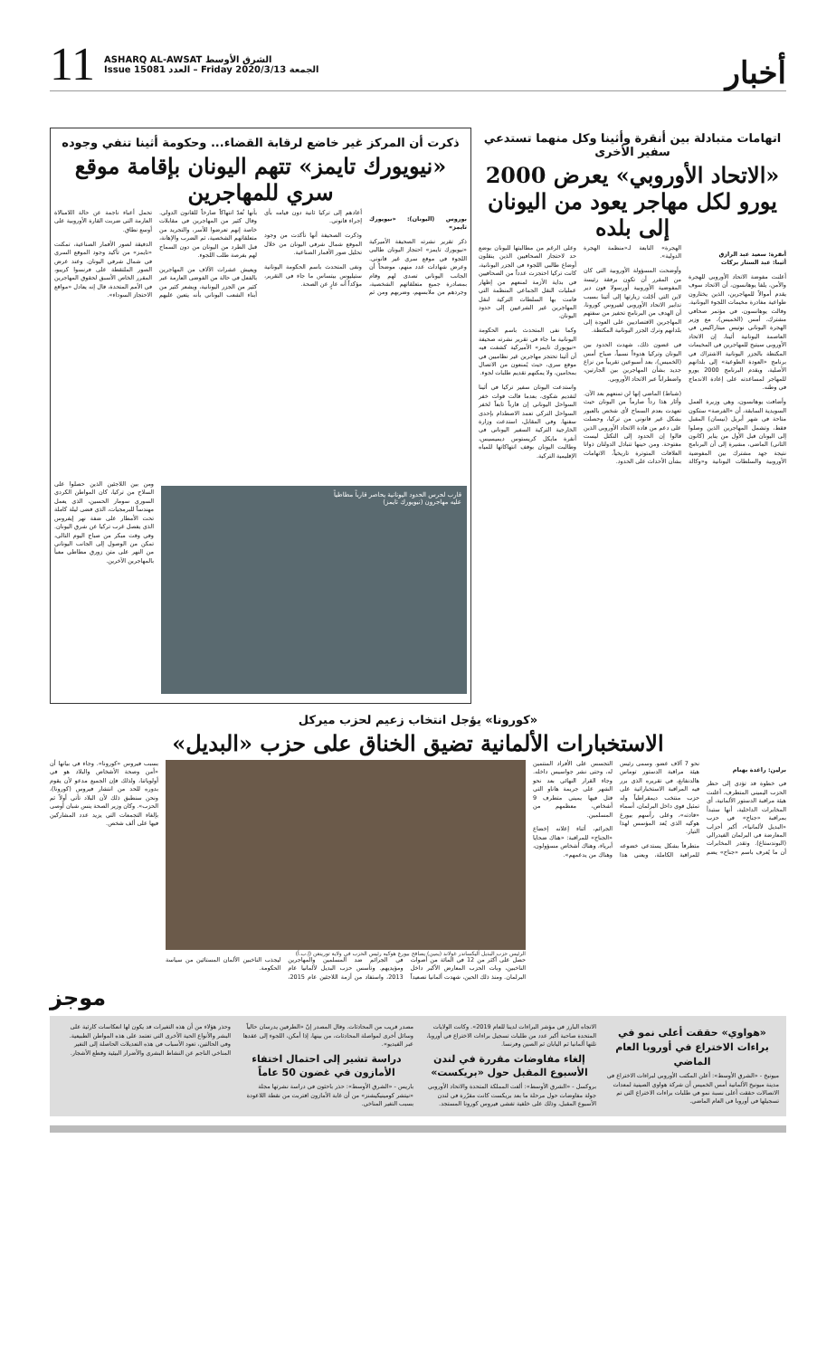أخبار
11
ASHARQ AL-AWSAT الشرق الأوسط
Issue 15081 العدد – Friday 2020/3/13 الجمعة
اتهامات متبادلة بين أنقرة وأثينا وكل منهما تستدعي سفير الأخرى
«الاتحاد الأوروبي» يعرض 2000 يورو لكل مهاجر يعود من اليونان إلى بلده
أنقرة: سعيد عبد الرازق
أثينا: عبد الستار بركات
أعلنت مفوضة الاتحاد الأوروبي للهجرة والأمن، يلفا يوهانسون، أن الاتحاد سوف يقدم أموالاً للمهاجرين، الذين يختارون طواعية مغادرة مخيمات اللجوء اليونانية. وقالت يوهانسون، في مؤتمر صحافي مشترك، أمس (الخميس)، مع وزير الهجرة اليوناني نوتيس ميتاراكيس في العاصمة اليونانية أثينا، إن الاتحاد الأوروبي سيتيح للمهاجرين في المخيمات المكتظة بالجزر اليونانية الاشتراك في برنامج «العودة الطوعية» إلى بلدانهم الأصلية، ويقدم البرنامج 2000 يورو للمهاجر لمساعدته على إعادة الاندماج في وطنه.
وأضافت يوهانسون، وهي وزيرة العمل السويدية السابقة، أن «الفرصة» ستكون متاحة في شهر أبريل (نيسان) المقبل فقط، وتشمل المهاجرين الذين وصلوا إلى اليونان قبل الأول من يناير (كانون الثاني) الماضي، مشيرة إلى أن البرنامج نتيجة جهد مشترك بين المفوضية الأوروبية والسلطات اليونانية و«وكالة الهجرة» التابعة لـ«منظمة الهجرة الدولية».
وأوضحت المسؤولة الأوروبية التي كان من المقرر أن تكون برفقة رئيسة المفوضية الأوروبية أورسولا فون دير لاين التي أجّلت زيارتها إلى أثينا بسبب تدابير الاتحاد الأوروبي لفيروس كورونا، أن الهدف من البرنامج تحفيز من سفتهم المهاجرين الاقتصاديين على العودة إلى بلدانهم وترك الجزر اليونانية المكتظة.
في غضون ذلك، شهدت الحدود بين اليونان وتركيا هدوءاً نسبياً، صباح أمس (الخميس)، بعد أسبوعين تقريباً من نزاع جديد بشأن المهاجرين بين الجارتين، واضطراباً عبر الاتحاد الأوروبي.
(شباط) الماضي إنها لن تمنعهم بعد الآن. وأثار هذا رداً صارماً من اليونان حيث تعهدت بعدم السماح لأي شخص بالعبور بشكل غير قانوني من تركيا، وحصلت على دعم من قادة الاتحاد الأوروبي الذين قالوا إن الحدود إلى التكتل ليست مفتوحة. ومن حينها تتبادل الدولتان ذواتا العلاقات المتوترة تاريخياً، الاتهامات بشأن الأحداث على الحدود.
وعلى الرغم من مطالبتها لليونان بوضع حد لاحتجاز الصحافيين الذين ينقلون أوضاع طالبي اللجوء في الجزر اليونانية، كانت تركيا احتجزت عدداً من الصحافيين في بداية الأزمة لمنعهم من إظهار عمليات النقل الجماعي المنظمة التي قامت بها السلطات التركية لنقل المهاجرين غير الشرعيين إلى حدود اليونان.
وكما نفى المتحدث باسم الحكومة اليونانية ما جاء في تقرير نشرته صحيفة «نيويورك تايمز» الأميركية كشفت فيه أن أثينا تحتجز مهاجرين غير نظاميين في موقع سري، حيث يُمنعون من الاتصال بمحامين، ولا يمكنهم تقديم طلبات لجوء.
واستدعت اليونان سفير تركيا في أثينا لتقديم شكوى، بعدما قالت قوات خفر السواحل اليوناني إن قارباً تابعاً لخفر السواحل التركي تعمد الاصطدام بإحدى سفنها. وفي المقابل، استدعت وزارة الخارجية التركية السفير اليوناني في أنقرة مايكل كريستوس ديميسيس، وطالبت اليونان بوقف انتهاكاتها للمياه الإقليمية التركية.
ذكرت أن المركز غير خاضع لرقابة القضاء... وحكومة أثينا تنفي وجوده
«نيويورك تايمز» تتهم اليونان بإقامة موقع سري للمهاجرين
بوروس (اليونان): «نيويورك تايمز»
ذكر تقرير نشرته الصحيفة الأميركية «نيويورك تايمز» احتجاز اليونان طالبي اللجوء في موقع سري غير قانوني. وعرض شهادات عدد منهم، موضحاً أن الجانب اليوناني تصدى لهم وقام بمصادرة جميع متعلقاتهم الشخصية، وجردهم من ملابسهم، وضربهم ومن ثم أعادهم إلى تركيا ثانية دون قيامه بأي إجراء قانوني.
وذكرت الصحيفة أنها تأكدت من وجود الموقع شمال شرقي اليونان من خلال تحليل صور الأقمار الصناعية.
ونفى المتحدث باسم الحكومة اليونانية ستيليوس بيتساس ما جاء في التقرير، مؤكداً أنه عارٍ عن الصحة.
بأنها تُعدّ انتهاكاً صارخاً للقانون الدولي. وقال كثير من المهاجرين في مقابلات خاصة إنهم تعرضوا للأسر، والتجريد من متعلقاتهم الشخصية، ثم الضرب والإهانة، قبل الطرد من اليونان من دون السماح لهم بفرصة طلب اللجوء.
ويعيش عشرات الآلاف من المهاجرين بالفعل في حالة من الفوضى العارمة عبر كثير من الجزر اليونانية، ويشعر كثير من أبناء الشعب اليوناني بأنه يتعين عليهم تحمل أعباء ناجمة عن حالة اللامبالاة العارمة التي ضربت القارة الأوروبية على أوسع نطاق.
الدقيقة لصور الأقمار الصناعية، تمكنت «تايمز» من تأكيد وجود الموقع السري في شمال شرقي اليونان. وعند عرض الصور الملتقطة على فرنسوا كريبو، المقرر الخاص الأسبق لحقوق المهاجرين في الأمم المتحدة، قال إنه يعادل «مواقع الاحتجاز السوداء».
قارب لحرس الحدود اليونانية يحاصر قارباً مطاطياً عليه مهاجرون (نيويورك تايمز)
ومن بين اللاجئين الذين حصلوا على السلاح من تركيا، كان المواطن الكردي السوري سومار الحسين، الذي يعمل مهندساً للبرمجيات، الذي قضى ليلة كاملة تحت الأمطار على ضفة نهر إيفروس الذي يفصل غرب تركيا عن شرق اليونان. وفي وقت مبكر من صباح اليوم التالي، تمكن من الوصول إلى الجانب اليوناني من النهر على متن زورق مطاطي معبأ بالمهاجرين الآخرين.
«كورونا» يؤجل انتخاب زعيم لحزب ميركل
الاستخبارات الألمانية تضيق الخناق على حزب «البديل»
برلين: راغدة بهنام
في خطوة قد تؤدي إلى حظر الحزب اليميني المتطرف، أعلنت هيئة مراقبة الدستور الألمانية، أي المخابرات الداخلية، أنها ستبدأ بمراقبة «جناح» في حزب «البديل لألمانيا»، أكبر أحزاب المعارضة في البرلمان الفيدرالي (البوندستاغ). وتقدر المخابرات أن ما يُعرف باسم «جناح» يضم نحو 7 آلاف عضو. وسمى رئيس هيئة مراقبة الدستور توماس هالدنفانغ، في تقريره الذي برر فيه المراقبة الاستخباراتية على حزب منتخب ديمقراطياً وله تمثيل قوي داخل البرلمان، أسماء «قادته»، وعلى رأسهم بيورغ هوكيه الذي يُعد المؤسس لهذا التيار.
متطرفاً بشكل يستدعي خضوعه للمراقبة الكاملة، ويعني هذا التجسس على الأفراد المنتمين له، وحتى نشر جواسيس داخله. وجاء القرار النهائي بعد نحو الشهر على جريمة هاناو التي قتل فيها يميني متطرف 9 أشخاص، معظمهم من المسلمين.
الجرائم، أثناء إعلانه إخضاع «الجناح» للمراقبة: «هناك ضحايا أبرياء، وهناك أشخاص مسؤولون، وهناك من يدعمهم».
الرئيس حزب البديل أليكساندر غولاند (يمين) يصافح بيورغ هوكيه رئيس الحزب في ولاية تورينغن (إ.ب.أ)
حصل على أكثر من 12 في المائة من أصوات الناخبين، وبات الحزب المعارض الأكبر داخل البرلمان. ومنذ ذلك الحين، شهدت ألمانيا تصعيداً في الجرائم ضد المسلمين والمهاجرين ومؤيديهم. وتأسس حزب البديل لألمانيا عام 2013، واستفاد من أزمة اللاجئين عام 2015، ليجذب الناخبين الألمان المستائين من سياسة الحكومة.
بسبب فيروس «كورونا». وجاء في بيانها أن «أمن وصحة الأشخاص والبلاد هو في أولوياتنا، ولذلك فإن الجميع مدعو لأن يقوم بدوره للحد من انتشار فيروس (كورونا)، ونحن سنطبق ذلك لأن البلاد تأتي أولاً ثم الحزب». وكان وزير الصحة ينس شبان أوصى بإلغاء التجمعات التي يزيد عدد المشاركين فيها على ألف شخص.
موجز
«هواوي» حققت أعلى نمو في براءات الاختراع في أوروبا العام الماضي
ميونيخ - «الشرق الأوسط»: أعلن المكتب الأوروبي لبراءات الاختراع في مدينة ميونيخ الألمانية أمس الخميس أن شركة هواوي الصينية لمعدات الاتصالات حققت أعلى نسبة نمو في طلبات براءات الاختراع التي تم تسجيلها في أوروبا في العام الماضي.
الاتجاه البارز في مؤشر البراءات لدينا للعام 2019». وكانت الولايات المتحدة صاحبة أكبر عدد من طلبات تسجيل براءات الاختراع في أوروبا، تلتها ألمانيا ثم اليابان ثم الصين وفرنسا.
إلغاء مفاوضات مقررة في لندن الأسبوع المقبل حول «بريكست»
بروكسل - «الشرق الأوسط»: ألغت المملكة المتحدة والاتحاد الأوروبي جولة مفاوضات حول مرحلة ما بعد بريكست كانت مقرّرة في لندن الأسبوع المقبل، وذلك على خلفية تفشي فيروس كورونا المستجد.
مصدر قريب من المحادثات. وقال المصدر إنّ «الطرفين يدرسان حالياً وسائل أخرى لمواصلة المحادثات، من بينها، إذا أمكن، اللجوء إلى عقدها عبر الفيديو».
دراسة تشير إلى احتمال اختفاء الأمازون في غضون 50 عاماً
باريس - «الشرق الأوسط»: حذر باحثون في دراسة نشرتها مجلة «نيتشر كومينيكيشنز» من أن غابة الأمازون اقتربت من نقطة اللاعودة بسبب التغير المناخي.
وحذر هؤلاء من أن هذه التغيرات قد يكون لها انعكاسات كارثية على البشر والأنواع الحية الأخرى التي تعتمد على هذه المواطن الطبيعية. وفي الحالتين، تعود الأسباب في هذه التعديلات الحاصلة إلى التغير المناخي الناجم عن النشاط البشري والأضرار البيئية وقطع الأشجار.